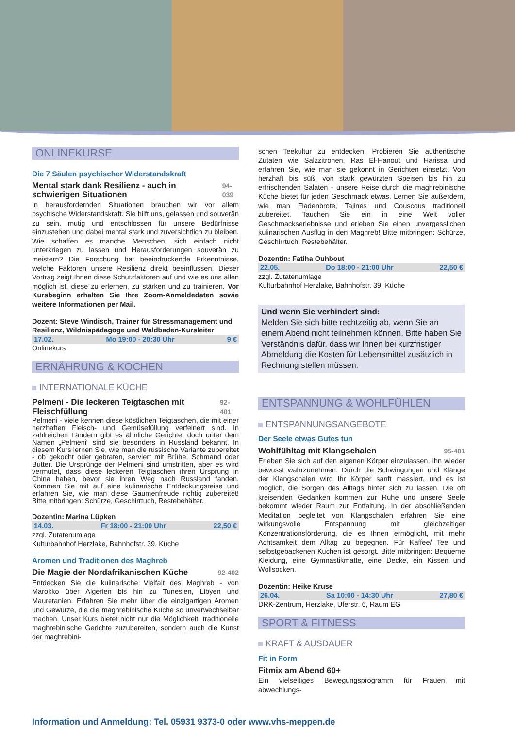ONLINEKURSE
Die 7 Säulen psychischer Widerstandskraft
Mental stark dank Resilienz - auch in schwierigen Situationen 94-039
In herausfordernden Situationen brauchen wir vor allem psychische Widerstandskraft. Sie hilft uns, gelassen und souverän zu sein, mutig und entschlossen für unsere Bedürfnisse einzustehen und dabei mental stark und zuversichtlich zu bleiben. Wie schaffen es manche Menschen, sich einfach nicht unterkriegen zu lassen und Herausforderungen souverän zu meistern? Die Forschung hat beeindruckende Erkenntnisse, welche Faktoren unsere Resilienz direkt beeinflussen. Dieser Vortrag zeigt Ihnen diese Schutzfaktoren auf und wie es uns allen möglich ist, diese zu erlernen, zu stärken und zu trainieren. Vor Kursbeginn erhalten Sie Ihre Zoom-Anmeldedaten sowie weitere Informationen per Mail.
Dozent: Steve Windisch, Trainer für Stressmanagement und Resilienz, Wildnispädagoge und Waldbaden-Kursleiter
17.02. Mo 19:00 - 20:30 Uhr 9 €
Onlinekurs
ERNÄHRUNG & KOCHEN
INTERNATIONALE KÜCHE
Pelmeni - Die leckeren Teigtaschen mit Fleischfüllung 92-401
Pelmeni - viele kennen diese köstlichen Teigtaschen, die mit einer herzhaften Fleisch- und Gemüsefüllung verfeinert sind. In zahlreichen Ländern gibt es ähnliche Gerichte, doch unter dem Namen „Pelmeni“ sind sie besonders in Russland bekannt. In diesem Kurs lernen Sie, wie man die russische Variante zubereitet - ob gekocht oder gebraten, serviert mit Brühe, Schmand oder Butter. Die Ursprünge der Pelmeni sind umstritten, aber es wird vermutet, dass diese leckeren Teigtaschen ihren Ursprung in China haben, bevor sie ihren Weg nach Russland fanden. Kommen Sie mit auf eine kulinarische Entdeckungsreise und erfahren Sie, wie man diese Gaumenfreude richtig zubereitet! Bitte mitbringen: Schürze, Geschirrtuch, Restebehälter.
Dozentin: Marina Lüpken
14.03. Fr 18:00 - 21:00 Uhr 22,50 €
zzgl. Zutatenumlage
Kulturbahnhof Herzlake, Bahnhofstr. 39, Küche
Aromen und Traditionen des Maghreb
Die Magie der Nordafrikanischen Küche 92-402
Entdecken Sie die kulinarische Vielfalt des Maghreb - von Marokko über Algerien bis hin zu Tunesien, Libyen und Mauretanien. Erfahren Sie mehr über die einzigartigen Aromen und Gewürze, die die maghrebinische Küche so unverwechselbar machen. Unser Kurs bietet nicht nur die Möglichkeit, traditionelle maghrebinische Gerichte zuzubereiten, sondern auch die Kunst der maghrebini-
schen Teekultur zu entdecken. Probieren Sie authentische Zutaten wie Salzzitronen, Ras El-Hanout und Harissa und erfahren Sie, wie man sie gekonnt in Gerichten einsetzt. Von herzhaft bis süß, von stark gewürzten Speisen bis hin zu erfrischenden Salaten - unsere Reise durch die maghrebinische Küche bietet für jeden Geschmack etwas. Lernen Sie außerdem, wie man Fladenbrote, Tajines und Couscous traditionell zubereitet. Tauchen Sie ein in eine Welt voller Geschmackserlebnisse und erleben Sie einen unvergesslichen kulinarischen Ausflug in den Maghreb! Bitte mitbringen: Schürze, Geschirrtuch, Restebehälter.
Dozentin: Fatiha Ouhbout
22.05. Do 18:00 - 21:00 Uhr 22,50 €
zzgl. Zutatenumlage
Kulturbahnhof Herzlake, Bahnhofstr. 39, Küche
Und wenn Sie verhindert sind:
Melden Sie sich bitte rechtzeitig ab, wenn Sie an einem Abend nicht teilnehmen können. Bitte haben Sie Verständnis dafür, dass wir Ihnen bei kurzfristiger Abmeldung die Kosten für Lebensmittel zusätzlich in Rechnung stellen müssen.
ENTSPANNUNG & WOHLFÜHLEN
ENTSPANNUNGSANGEBOTE
Der Seele etwas Gutes tun
Wohlfühltag mit Klangschalen 95-401
Erleben Sie sich auf den eigenen Körper einzulassen, ihn wieder bewusst wahrzunehmen. Durch die Schwingungen und Klänge der Klangschalen wird Ihr Körper sanft massiert, und es ist möglich, die Sorgen des Alltags hinter sich zu lassen. Die oft kreisenden Gedanken kommen zur Ruhe und unsere Seele bekommt wieder Raum zur Entfaltung. In der abschließenden Meditation begleitet von Klangschalen erfahren Sie eine wirkungsvolle Entspannung mit gleichzeitiger Konzentrationsförderung, die es Ihnen ermöglicht, mit mehr Achtsamkeit dem Alltag zu begegnen. Für Kaffee/ Tee und selbstgebackenen Kuchen ist gesorgt. Bitte mitbringen: Bequeme Kleidung, eine Gymnastikmatte, eine Decke, ein Kissen und Wollsocken.
Dozentin: Heike Kruse
26.04. Sa 10:00 - 14:30 Uhr 27,80 €
DRK-Zentrum, Herzlake, Uferstr. 6, Raum EG
SPORT & FITNESS
KRAFT & AUSDAUER
Fit in Form
Fitmix am Abend 60+
Ein vielseitiges Bewegungsprogramm für Frauen mit abwechlungs-
Information und Anmeldung: Tel. 05931 9373-0 oder www.vhs-meppen.de